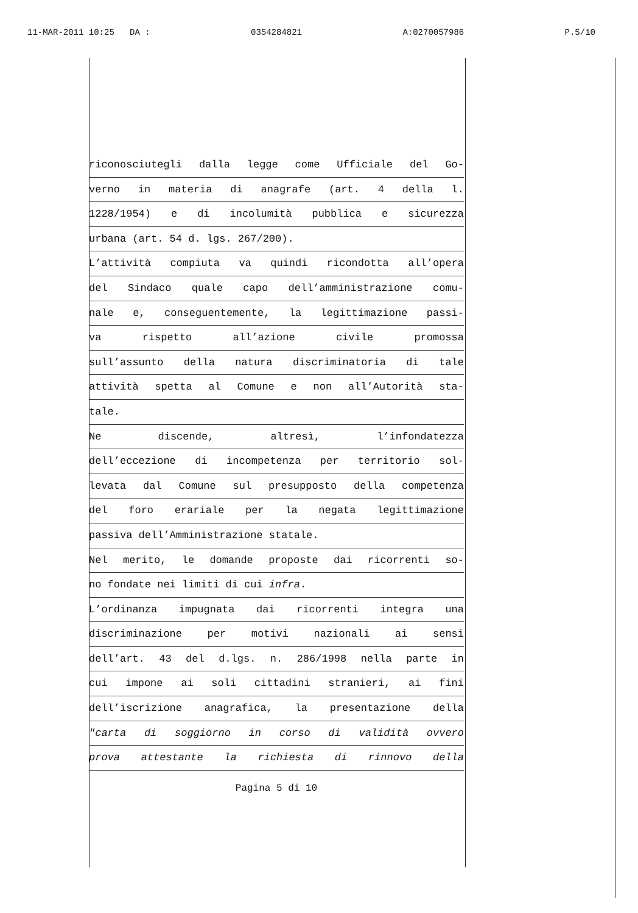11-MAR-2011 10:25 DA : 0354284821 A:0270057986 P.5/10
riconosciutegli dalla legge come Ufficiale del Go-
verno in materia di anagrafe (art. 4 della l.
1228/1954) e di incolumità pubblica e sicurezza
urbana (art. 54 d. lgs. 267/200).
L’attività compiuta va quindi ricondotta all’opera
del Sindaco quale capo dell’amministrazione comu-
nale e, conseguentemente, la legittimazione passi-
va rispetto all’azione civile promossa
sull’assunto della natura discriminatoria di tale
attività spetta al Comune e non all’Autorità sta-
tale.
Ne discende, altresì, l’infondatezza
dell’eccezione di incompetenza per territorio sol-
levata dal Comune sul presupposto della competenza
del foro erariale per la negata legittimazione
passiva dell’Amministrazione statale.
Nel merito, le domande proposte dai ricorrenti so-
no fondate nei limiti di cui infra.
L’ordinanza impugnata dai ricorrenti integra una
discriminazione per motivi nazionali ai sensi
dell’art. 43 del d.lgs. n. 286/1998 nella parte in
cui impone ai soli cittadini stranieri, ai fini
dell’iscrizione anagrafica, la presentazione della
"carta di soggiorno in corso di validità ovvero
prova attestante la richiesta di rinnovo della
Pagina 5 di 10